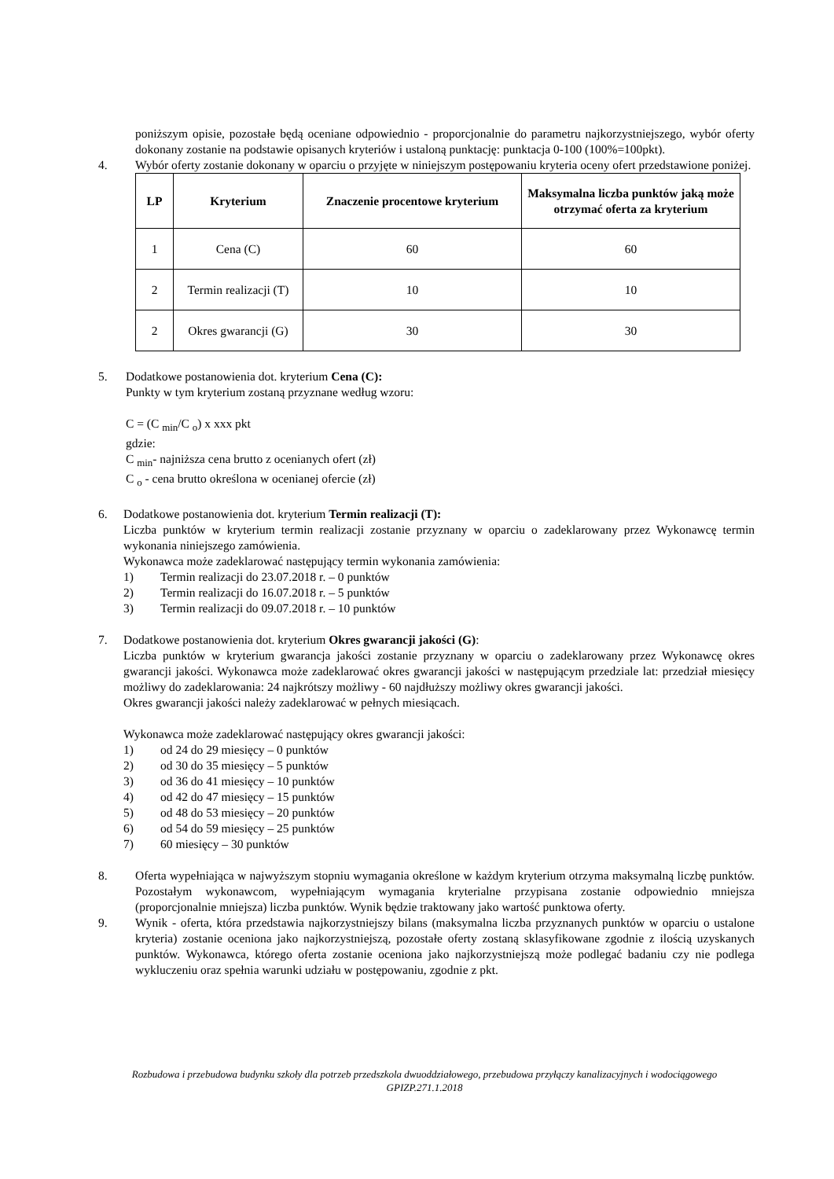poniższym opisie, pozostałe będą oceniane odpowiednio - proporcjonalnie do parametru najkorzystniejszego, wybór oferty dokonany zostanie na podstawie opisanych kryteriów i ustaloną punktację: punktacja 0-100 (100%=100pkt).
4. Wybór oferty zostanie dokonany w oparciu o przyjęte w niniejszym postępowaniu kryteria oceny ofert przedstawione poniżej.
| LP | Kryterium | Znaczenie procentowe kryterium | Maksymalna liczba punktów jaką może otrzymać oferta za kryterium |
| --- | --- | --- | --- |
| 1 | Cena (C) | 60 | 60 |
| 2 | Termin realizacji (T) | 10 | 10 |
| 2 | Okres gwarancji (G) | 30 | 30 |
5. Dodatkowe postanowienia dot. kryterium Cena (C):
Punkty w tym kryterium zostaną przyznane według wzoru:
C = (C <sub>min</sub>/C <sub>o</sub>) x xxx pkt
gdzie:
C <sub>min</sub>- najniższa cena brutto z ocenianych ofert (zł)
C <sub>o</sub> - cena brutto określona w ocenianej ofercie (zł)
6. Dodatkowe postanowienia dot. kryterium Termin realizacji (T):
Liczba punktów w kryterium termin realizacji zostanie przyznany w oparciu o zadeklarowany przez Wykonawcę termin wykonania niniejszego zamówienia.
Wykonawca może zadeklarować następujący termin wykonania zamówienia:
1) Termin realizacji do 23.07.2018 r. – 0 punktów
2) Termin realizacji do 16.07.2018 r. – 5 punktów
3) Termin realizacji do 09.07.2018 r. – 10 punktów
7. Dodatkowe postanowienia dot. kryterium Okres gwarancji jakości (G):
Liczba punktów w kryterium gwarancja jakości zostanie przyznany w oparciu o zadeklarowany przez Wykonawcę okres gwarancji jakości. Wykonawca może zadeklarować okres gwarancji jakości w następującym przedziale lat: przedział miesięcy możliwy do zadeklarowania: 24 najkrótszy możliwy - 60 najdłuższy możliwy okres gwarancji jakości.
Okres gwarancji jakości należy zadeklarować w pełnych miesiącach.
Wykonawca może zadeklarować następujący okres gwarancji jakości:
1) od 24 do 29 miesięcy – 0 punktów
2) od 30 do 35 miesięcy – 5 punktów
3) od 36 do 41 miesięcy – 10 punktów
4) od 42 do 47 miesięcy – 15 punktów
5) od 48 do 53 miesięcy – 20 punktów
6) od 54 do 59 miesięcy – 25 punktów
7) 60 miesięcy – 30 punktów
8. Oferta wypełniająca w najwyższym stopniu wymagania określone w każdym kryterium otrzyma maksymalną liczbę punktów. Pozostałym wykonawcom, wypełniającym wymagania kryterialne przypisana zostanie odpowiednio mniejsza (proporcjonalnie mniejsza) liczba punktów. Wynik będzie traktowany jako wartość punktowa oferty.
9. Wynik - oferta, która przedstawia najkorzystniejszy bilans (maksymalna liczba przyznanych punktów w oparciu o ustalone kryteria) zostanie oceniona jako najkorzystniejszą, pozostałe oferty zostaną sklasyfikowane zgodnie z ilością uzyskanych punktów. Wykonawca, którego oferta zostanie oceniona jako najkorzystniejszą może podlegać badaniu czy nie podlega wykluczeniu oraz spełnia warunki udziału w postępowaniu, zgodnie z pkt.
Rozbudowa i przebudowa budynku szkoły dla potrzeb przedszkola dwuoddziałowego, przebudowa przyłączy kanalizacyjnych i wodociągowego
GPIZP.271.1.2018